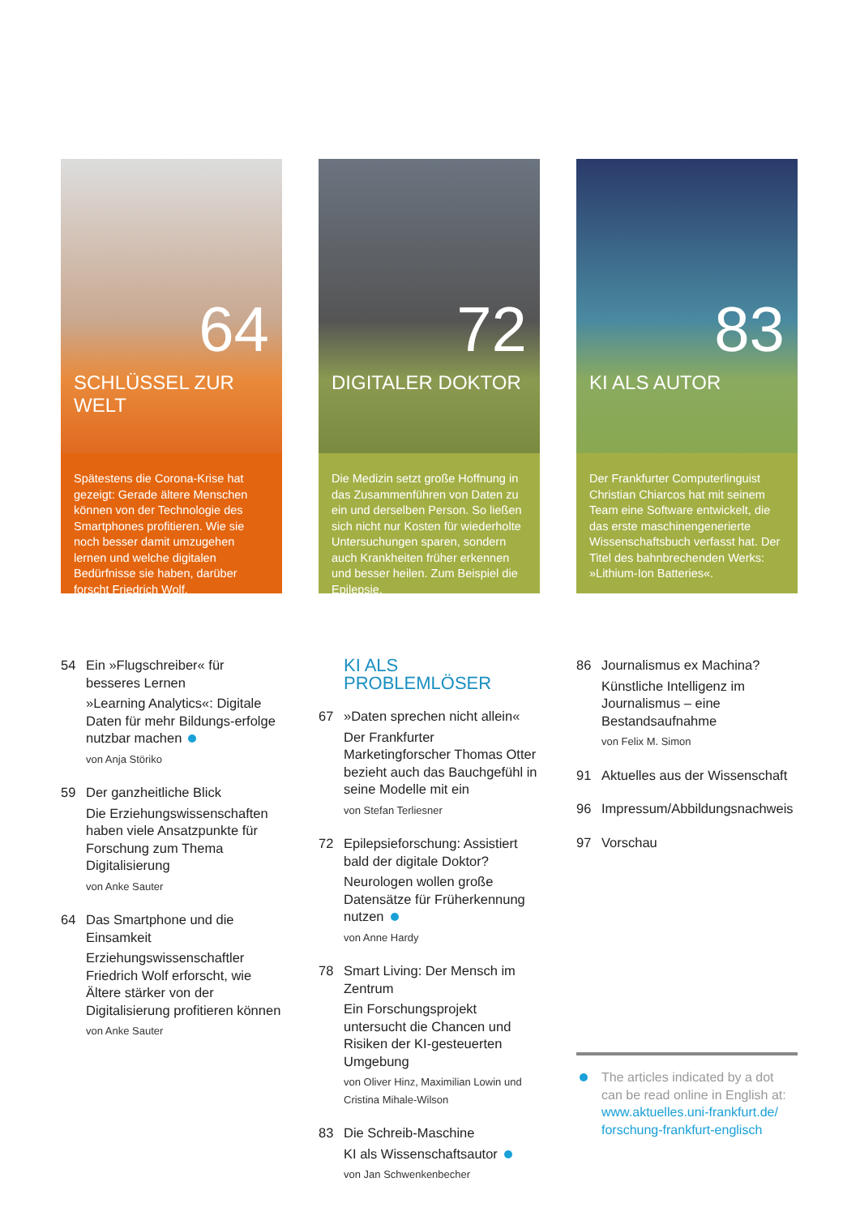64
SCHLÜSSEL ZUR WELT
Spätestens die Corona-Krise hat gezeigt: Gerade ältere Menschen können von der Technologie des Smartphones profitieren. Wie sie noch besser damit umzugehen lernen und welche digitalen Bedürfnisse sie haben, darüber forscht Friedrich Wolf.
72
DIGITALER DOKTOR
Die Medizin setzt große Hoffnung in das Zusammenführen von Daten zu ein und derselben Person. So ließen sich nicht nur Kosten für wiederholte Untersuchungen sparen, sondern auch Krankheiten früher erkennen und besser heilen. Zum Beispiel die Epilepsie.
83
KI ALS AUTOR
Der Frankfurter Computerlinguist Christian Chiarcos hat mit seinem Team eine Software entwickelt, die das erste maschinengenerierte Wissenschaftsbuch verfasst hat. Der Titel des bahnbrechenden Werks: »Lithium-Ion Batteries«.
54 Ein »Flugschreiber« für besseres Lernen
»Learning Analytics«: Digitale Daten für mehr Bildungs-erfolge nutzbar machen
von Anja Störiko
59 Der ganzheitliche Blick
Die Erziehungswissenschaften haben viele Ansatzpunkte für Forschung zum Thema Digitalisierung
von Anke Sauter
64 Das Smartphone und die Einsamkeit
Erziehungswissenschaftler Friedrich Wolf erforscht, wie Ältere stärker von der Digitalisierung profitieren können
von Anke Sauter
KI ALS PROBLEMLÖSER
67 »Daten sprechen nicht allein«
Der Frankfurter Marketingforscher Thomas Otter bezieht auch das Bauchgefühl in seine Modelle mit ein
von Stefan Terliesner
72 Epilepsieforschung: Assistiert bald der digitale Doktor?
Neurologen wollen große Datensätze für Früherkennung nutzen
von Anne Hardy
78 Smart Living: Der Mensch im Zentrum
Ein Forschungsprojekt untersucht die Chancen und Risiken der KI-gesteuerten Umgebung
von Oliver Hinz, Maximilian Lowin und Cristina Mihale-Wilson
83 Die Schreib-Maschine
KI als Wissenschaftsautor
von Jan Schwenkenbecher
86 Journalismus ex Machina?
Künstliche Intelligenz im Journalismus – eine Bestandsaufnahme
von Felix M. Simon
91 Aktuelles aus der Wissenschaft
96 Impressum/Abbildungsnachweis
97 Vorschau
The articles indicated by a dot can be read online in English at: www.aktuelles.uni-frankfurt.de/ forschung-frankfurt-englisch